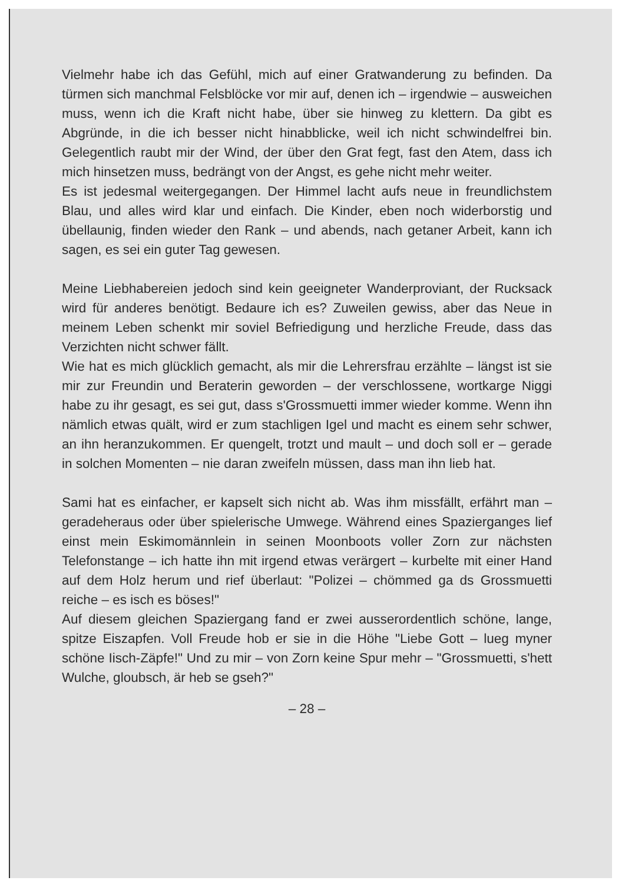Vielmehr habe ich das Gefühl, mich auf einer Gratwanderung zu befinden. Da türmen sich manchmal Felsblöcke vor mir auf, denen ich – irgendwie – ausweichen muss, wenn ich die Kraft nicht habe, über sie hinweg zu klettern. Da gibt es Abgründe, in die ich besser nicht hinabblicke, weil ich nicht schwindelfrei bin. Gelegentlich raubt mir der Wind, der über den Grat fegt, fast den Atem, dass ich mich hinsetzen muss, bedrängt von der Angst, es gehe nicht mehr weiter.
Es ist jedesmal weitergegangen. Der Himmel lacht aufs neue in freundlichstem Blau, und alles wird klar und einfach. Die Kinder, eben noch widerborstig und übellaunig, finden wieder den Rank – und abends, nach getaner Arbeit, kann ich sagen, es sei ein guter Tag gewesen.
Meine Liebhabereien jedoch sind kein geeigneter Wanderproviant, der Rucksack wird für anderes benötigt. Bedaure ich es? Zuweilen gewiss, aber das Neue in meinem Leben schenkt mir soviel Befriedigung und herzliche Freude, dass das Verzichten nicht schwer fällt.
Wie hat es mich glücklich gemacht, als mir die Lehrersfrau erzählte – längst ist sie mir zur Freundin und Beraterin geworden – der verschlossene, wortkarge Niggi habe zu ihr gesagt, es sei gut, dass s'Grossmuetti immer wieder komme. Wenn ihn nämlich etwas quält, wird er zum stachligen Igel und macht es einem sehr schwer, an ihn heranzukommen. Er quengelt, trotzt und mault – und doch soll er – gerade in solchen Momenten – nie daran zweifeln müssen, dass man ihn lieb hat.
Sami hat es einfacher, er kapselt sich nicht ab. Was ihm missfällt, erfährt man – geradeheraus oder über spielerische Umwege. Während eines Spazierganges lief einst mein Eskimomännlein in seinen Moonboots voller Zorn zur nächsten Telefonstange – ich hatte ihn mit irgend etwas verärgert – kurbelte mit einer Hand auf dem Holz herum und rief überlaut: "Polizei – chömmed ga ds Grossmuetti reiche – es isch es böses!"
Auf diesem gleichen Spaziergang fand er zwei ausserordentlich schöne, lange, spitze Eiszapfen. Voll Freude hob er sie in die Höhe "Liebe Gott – lueg myner schöne Iisch-Zäpfe!" Und zu mir – von Zorn keine Spur mehr – "Grossmuetti, s'hett Wulche, gloubsch, är heb se gseh?"
– 28 –